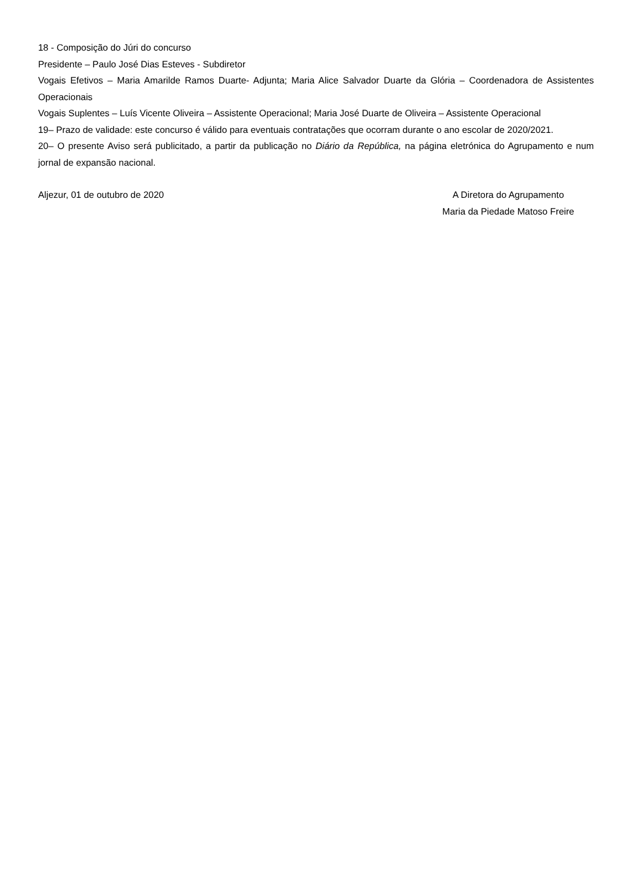18 - Composição do Júri do concurso
Presidente – Paulo José Dias Esteves - Subdiretor
Vogais Efetivos – Maria Amarilde Ramos Duarte- Adjunta; Maria Alice Salvador Duarte da Glória – Coordenadora de Assistentes Operacionais
Vogais Suplentes – Luís Vicente Oliveira – Assistente Operacional; Maria José Duarte de Oliveira – Assistente Operacional
19– Prazo de validade: este concurso é válido para eventuais contratações que ocorram durante o ano escolar de 2020/2021.
20– O presente Aviso será publicitado, a partir da publicação no Diário da República, na página eletrónica do Agrupamento e num jornal de expansão nacional.
Aljezur, 01 de outubro de 2020 A Diretora do Agrupamento
Maria da Piedade Matoso Freire